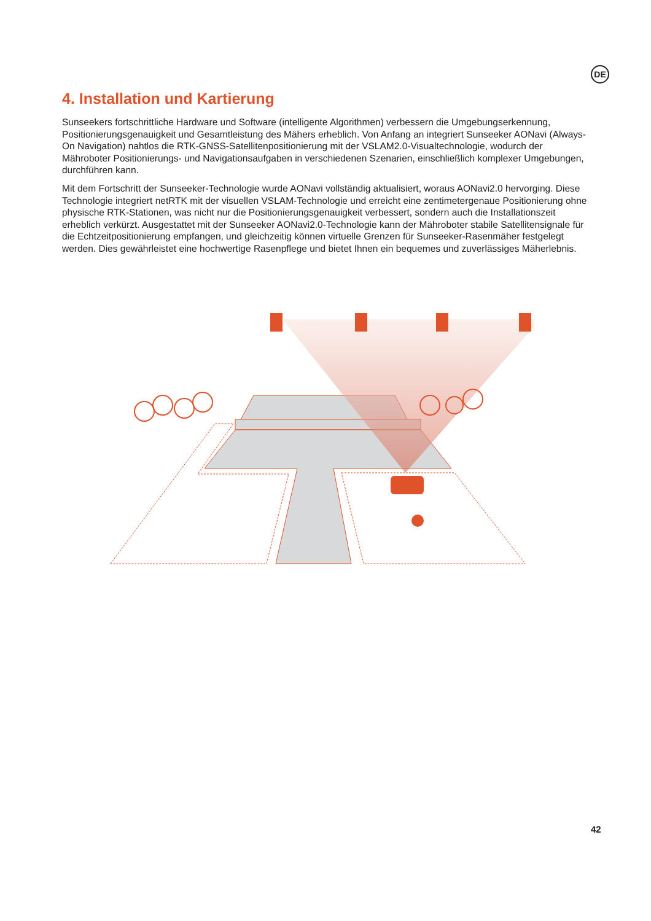DE
4. Installation und Kartierung
Sunseekers fortschrittliche Hardware und Software (intelligente Algorithmen) verbessern die Umgebungserkennung, Positionierungsgenauigkeit und Gesamtleistung des Mähers erheblich. Von Anfang an integriert Sunseeker AONavi (Always-On Navigation) nahtlos die RTK-GNSS-Satellitenpositionierung mit der VSLAM2.0-Visualtechnologie, wodurch der Mähroboter Positionierungs- und Navigationsaufgaben in verschiedenen Szenarien, einschließlich komplexer Umgebungen, durchführen kann.
Mit dem Fortschritt der Sunseeker-Technologie wurde AONavi vollständig aktualisiert, woraus AONavi2.0 hervorging. Diese Technologie integriert netRTK mit der visuellen VSLAM-Technologie und erreicht eine zentimetergenaue Positionierung ohne physische RTK-Stationen, was nicht nur die Positionierungsgenauigkeit verbessert, sondern auch die Installationszeit erheblich verkürzt. Ausgestattet mit der Sunseeker AONavi2.0-Technologie kann der Mähroboter stabile Satellitensignale für die Echtzeitpositionierung empfangen, und gleichzeitig können virtuelle Grenzen für Sunseeker-Rasenmäher festgelegt werden. Dies gewährleistet eine hochwertige Rasenpflege und bietet Ihnen ein bequemes und zuverlässiges Mäherlebnis.
42